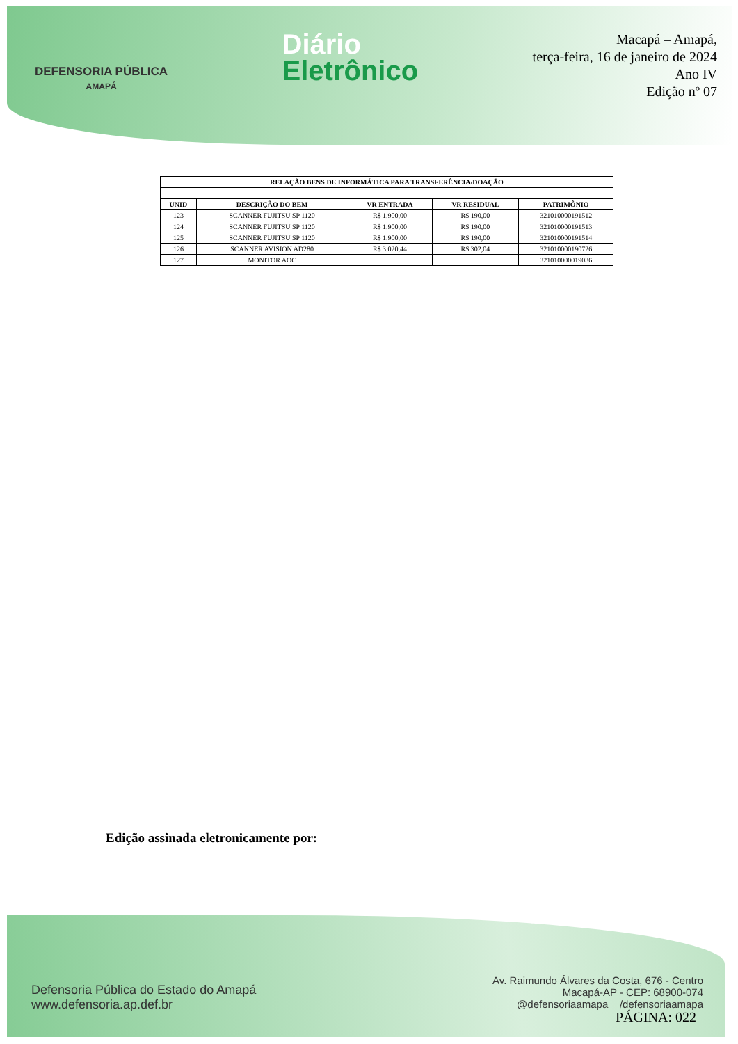DEFENSORIA PÚBLICA
AMAPÁ
Diário
Eletrônico
Macapá – Amapá,
terça-feira, 16 de janeiro de 2024
Ano IV
Edição nº 07
| RELAÇÃO BENS DE INFORMÁTICA PARA TRANSFERÊNCIA/DOAÇÃO | | | | |
| --- | --- | --- | --- | --- |
| UNID | DESCRIÇÃO DO BEM | VR ENTRADA | VR RESIDUAL | PATRIMÔNIO |
| 123 | SCANNER FUJITSU SP 1120 | R$ 1.900,00 | R$ 190,00 | 321010000191512 |
| 124 | SCANNER FUJITSU SP 1120 | R$ 1.900,00 | R$ 190,00 | 321010000191513 |
| 125 | SCANNER FUJITSU SP 1120 | R$ 1.900,00 | R$ 190,00 | 321010000191514 |
| 126 | SCANNER AVISION AD280 | R$ 3.020,44 | R$ 302,04 | 321010000190726 |
| 127 | MONITOR AOC | | | 321010000019036 |
Edição assinada eletronicamente por:
Defensoria Pública do Estado do Amapá
www.defensoria.ap.def.br
Av. Raimundo Álvares da Costa, 676 - Centro
Macapá-AP - CEP: 68900-074
@defensoriaamapa /defensoriaamapa
PÁGINA: 022